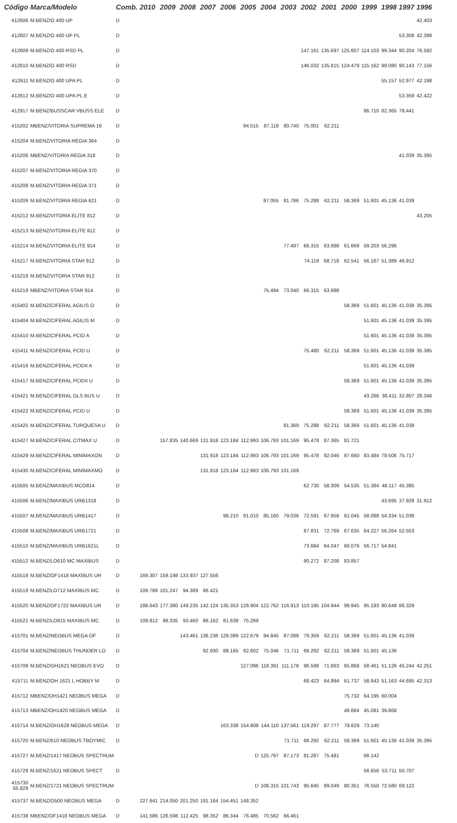| Código | Marca/Modelo | Comb. | 2010 | 2009 | 2008 | 2007 | 2006 | 2005 | 2004 | 2003 | 2002 | 2001 | 2000 | 1999 | 1998 | 1997 | 1996 |
| --- | --- | --- | --- | --- | --- | --- | --- | --- | --- | --- | --- | --- | --- | --- | --- | --- | --- |
| 412606 | M.BENZ/O 400 UP | D | | | | | | | | | | | | | | | 42.403 |
| 412607 | M.BENZ/O 400 UP PL | D | | | | | | | | | | | | | | 53.308 | 42.398 |
| 412609 | M.BENZ/O 400 RSD PL | D | | | | | | | | | 147.161 | 135.697 | 125.607 | 114.103 | 99.344 | 90.204 | 76.592 |
| 412610 | M.BENZ/O 400 RSD | D | | | | | | | | | 146.032 | 135.815 | 124.479 | 115.162 | 99.080 | 90.143 | 77.156 |
| 412611 | M.BENZ/O 400 UPA PL | D | | | | | | | | | | | | | 55.157 | 52.977 | 42.198 |
| 412612 | M.BENZ/O 400 UPA PL E | D | | | | | | | | | | | | | | 53.359 | 42.422 |
| 412917 | M.BENZ/BUSSCAR VBUSS ELE | D | | | | | | | | | | | | 86.710 | 82.365 | 78.441 | |
| 415202 | MBENZ/VITORIA SUPREMA 16 | D | | | | | | 94.515 | 87.118 | 80.740 | 75.001 | 62.211 | | | | | |
| 415204 | M.BENZ/VITORIA REGIA 364 | D | | | | | | | | | | | | | | | |
| 415206 | MBENZ/VITORIA REGIA 318 | D | | | | | | | | | | | | | | 41.039 | 35.395 |
| 415207 | M.BENZ/VITORIA REGIA 370 | D | | | | | | | | | | | | | | | |
| 415208 | M.BENZ/VITORIA REGIA 371 | D | | | | | | | | | | | | | | | |
| 415209 | M.BENZ/VITORIA REGIA 621 | D | | | | | | | 87.055 | 81.786 | 75.288 | 62.211 | 58.369 | 51.601 | 45.136 | 41.039 | |
| 415212 | M.BENZ/VITORIA ELITE 812 | D | | | | | | | | | | | | | | | 43.205 |
| 415213 | M.BENZ/VITORIA ELITE 912 | D | | | | | | | | | | | | | | | |
| 415214 | M.BENZ/VITORIA ELITE 914 | D | | | | | | | | 77.497 | 66.315 | 63.988 | 61.668 | 59.203 | 56.296 | | |
| 415217 | M.BENZ/VITORIA STAR 812 | D | | | | | | | | | 74.119 | 68.718 | 62.541 | 56.167 | 51.389 | 46.912 | |
| 415218 | M.BENZ/VITORIA STAR 912 | D | | | | | | | | | | | | | | | |
| 415219 | MBENZ/VITORIA STAR 914 | D | | | | | | | 75.494 | 73.040 | 66.315 | 63.988 | | | | | |
| 415402 | M.BENZ/CIFERAL AGILIS O | D | | | | | | | | | | | 58.369 | 51.601 | 45.136 | 41.039 | 35.395 |
| 415404 | M.BENZ/CIFERAL AGILIS M | D | | | | | | | | | | | | 51.601 | 45.136 | 41.039 | 35.395 |
| 415410 | M.BENZ/CIFERAL PCID A | D | | | | | | | | | | | | 51.601 | 45.136 | 41.039 | 35.395 |
| 415411 | M.BENZ/CIFERAL PCID U | D | | | | | | | | | 75.480 | 62.211 | 58.369 | 51.601 | 45.136 | 41.039 | 35.395 |
| 415416 | M.BENZ/CIFERAL PCIDII A | D | | | | | | | | | | | | 51.601 | 45.136 | 41.039 | |
| 415417 | M.BENZ/CIFERAL PCIDII U | D | | | | | | | | | | | 58.369 | 51.601 | 45.136 | 41.039 | 35.395 |
| 415421 | M.BENZ/CIFERAL GLS BUS U | D | | | | | | | | | | | | 43.266 | 38.411 | 32.807 | 28.346 |
| 415422 | M.BENZ/CIFERAL PCID U | D | | | | | | | | | | | 58.369 | 51.601 | 45.136 | 41.039 | 35.395 |
| 415425 | M.BENZ/CIFERAL TURQUESA U | D | | | | | | | | 81.369 | 75.288 | 62.211 | 58.369 | 51.601 | 45.136 | 41.039 | |
| 415427 | M.BENZ/CIFERAL CITMAX U | D | | 157.835 | 140.669 | 131.918 | 123.184 | 112.993 | 106.793 | 101.169 | 95.478 | 87.365 | 81.721 | | | | |
| 415429 | M.BENZ/CIFERAL MINIMAXON | D | | | | 131.918 | 123.184 | 112.993 | 106.793 | 101.169 | 95.478 | 92.046 | 87.660 | 83.484 | 79.506 | 75.717 | |
| 415430 | M.BENZ/CIFERAL MINIMAXMO | D | | | | 131.918 | 123.184 | 112.993 | 106.793 | 101.169 | | | | | | | |
| 415505 | M.BENZ/MAXIBUS MCO814 | D | | | | | | | | | 62.730 | 58.309 | 54.535 | 51.384 | 48.117 | 45.385 | |
| 415506 | M.BENZ/MAXIBUS URB1318 | D | | | | | | | | | | | | | 43.695 | 37.928 | 31.912 |
| 415507 | M.BENZ/MAXIBUS URB1417 | D | | | | | 98.210 | 91.010 | 85.160 | 79.036 | 72.591 | 67.958 | 61.045 | 58.088 | 54.334 | 51.038 | |
| 415508 | M.BENZ/MAXIBUS URB1721 | D | | | | | | | | | 87.831 | 72.769 | 67.635 | 64.227 | 56.264 | 52.553 | |
| 415510 | M.BENZ/MAXIBUS URB1621L | D | | | | | | | | | 73.684 | 64.047 | 60.076 | 56.717 | 54.841 | | |
| 415512 | M.BENZ/LO610 MC MAXIBUS | D | | | | | | | | | 90.272 | 87.208 | 83.857 | | | | |
| 415518 | M.BENZ/OF1418 MAXIBUS UR | D | 169.307 | 159.198 | 133.937 | 127.556 | | | | | | | | | | | |
| 415519 | M.BENZ/LO712 MAXIBUS MC | D | 109.789 | 101.247 | 94.389 | 86.421 | | | | | | | | | | | |
| 415520 | M.BENZ/OF1722 MAXIBUS UR | D | 188.643 | 177.380 | 149.235 | 142.124 | 135.353 | 128.904 | 122.762 | 116.913 | 110.195 | 104.944 | 99.945 | 95.183 | 90.648 | 86.329 | |
| 415521 | M.BENZ/LO915 MAXIBUS MC | D | 109.812 | 98.335 | 93.460 | 86.162 | 81.639 | 75.269 | | | | | | | | | |
| 415701 | M.BENZ/NEOBUS MEGA OF | D | | | 143.461 | 136.236 | 129.389 | 122.679 | 94.845 | 87.088 | 79.359 | 62.211 | 58.369 | 51.601 | 45.136 | 41.039 | |
| 415704 | M.BENZ/NEOBUS THUNDER LO | D | | | | 92.930 | 88.165 | 82.602 | 75.046 | 71.711 | 68.292 | 62.211 | 58.369 | 51.601 | 45.136 | | |
| 415708 | M.BENZ/OH1621 NEOBUS EVO | D | | | | | | 127.096 | 118.391 | 111.178 | 96.598 | 71.863 | 65.868 | 58.461 | 51.126 | 45.244 | 42.251 |
| 415711 | M.BENZ/OH 1621 L HOBBY M | D | | | | | | | | | 68.423 | 64.994 | 61.737 | 58.643 | 51.163 | 44.695 | 42.313 |
| 415712 | MBENZ/OH1421 NEOBUS MEGA | D | | | | | | | | | | | 75.732 | 64.195 | 60.004 | | |
| 415713 | MBENZ/OH1420 NEOBUS MEGA | D | | | | | | | | | | | 48.684 | 45.081 | 39.868 | | |
| 415714 | M.BENZ/OH1628 NEOBUS MEGA | D | | | | | 163.338 | 154.808 | 144.110 | 137.561 | 119.297 | 87.777 | 79.829 | 73.140 | | | |
| 415720 | M.BENZ/610 NEOBUS TBOYMIC | D | | | | | | | | 71.711 | 68.292 | 62.211 | 58.369 | 51.601 | 45.136 | 41.039 | 35.395 |
| 415727 | M.BENZ/1417 NEOBUS SPECTRUM | | | | | | | D | 125.797 | 87.173 | 81.287 | 75.481 | | 68.142 | | | |
| 415729 | M.BENZ/1621 NEOBUS SPECT | D | | | | | | | | | | | | 56.656 | 53.711 | 50.707 | |
| 415730 65.829 | M.BENZ/1721 NEOBUS SPECTRUM | | | | | | | D | 108.315 | 101.743 | 95.645 | 89.049 | 80.351 | 76.550 | 72.580 | 69.122 | |
| 415737 | M.BENZ/O500 NEOBUS MEGA | D | 227.641 | 214.050 | 201.250 | 191.164 | 154.451 | 148.352 | | | | | | | | | |
| 415738 | MBENZ/OF1418 NEOBUS MEGA | D | 141.586 | 126.598 | 112.425 | 98.352 | 86.344 | 76.485 | 70.562 | 66.461 | | | | | | | |